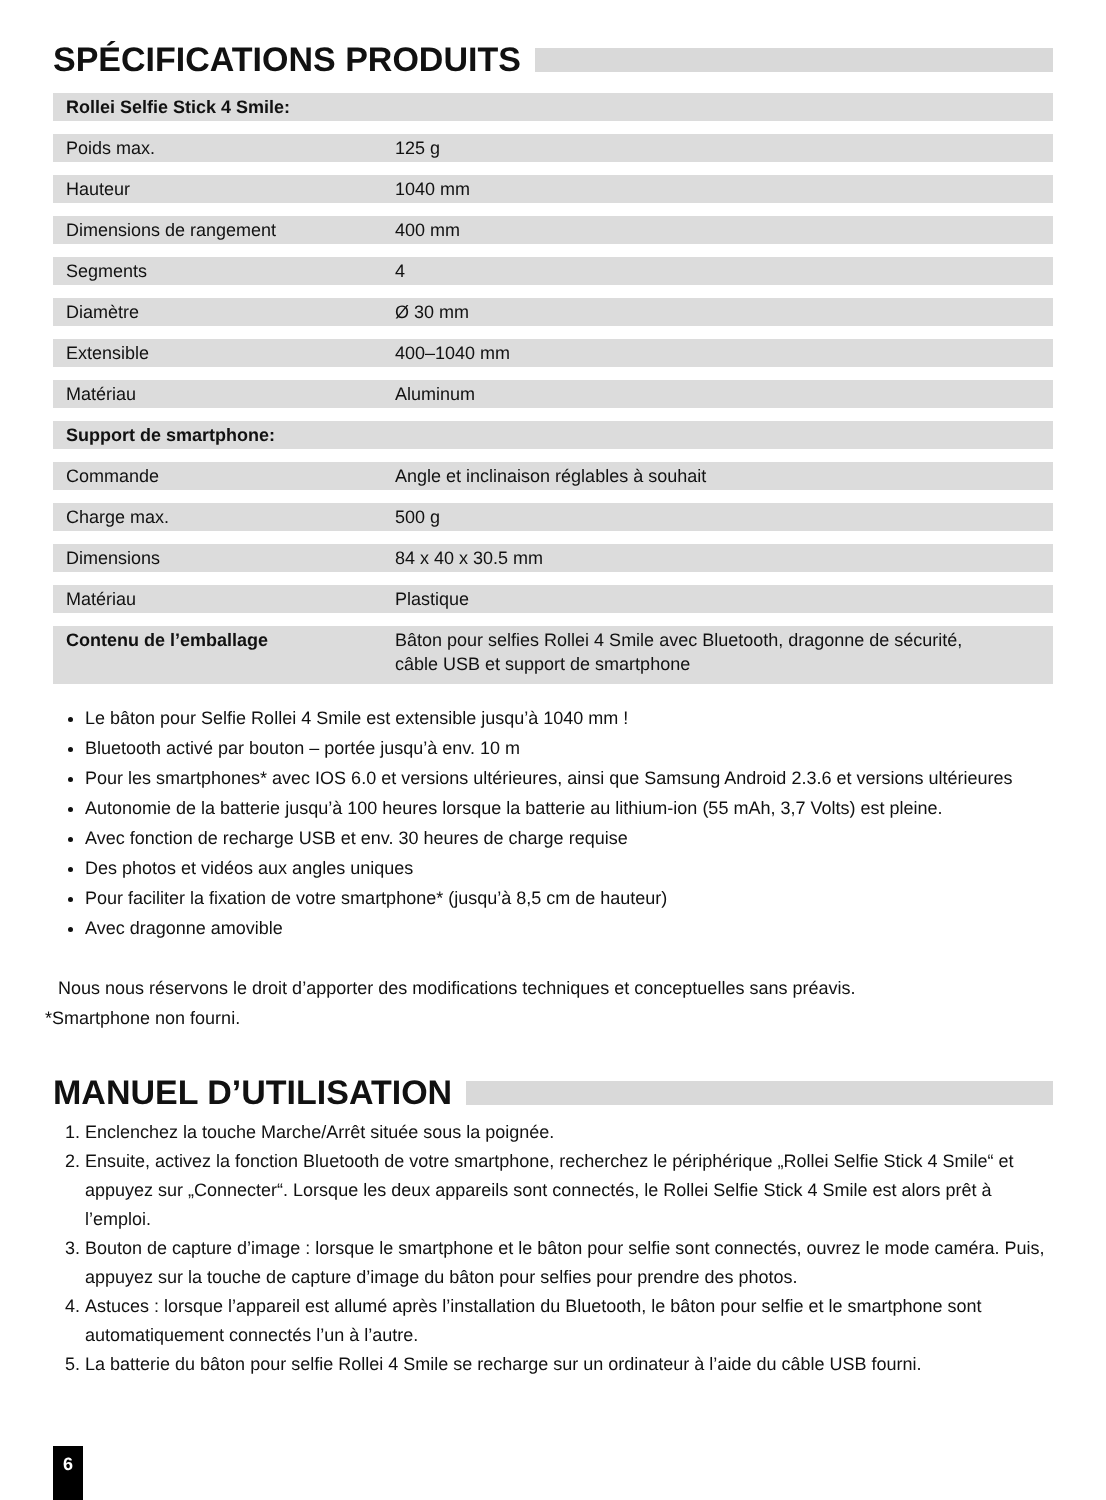SPÉCIFICATIONS PRODUITS
| Rollei Selfie Stick 4 Smile: | |
| --- | --- |
| Poids max. | 125 g |
| Hauteur | 1040 mm |
| Dimensions de rangement | 400 mm |
| Segments | 4 |
| Diamètre | Ø 30 mm |
| Extensible | 400–1040 mm |
| Matériau | Aluminum |
| Support de smartphone: | |
| Commande | Angle et inclinaison réglables à souhait |
| Charge max. | 500 g |
| Dimensions | 84 x 40 x 30.5 mm |
| Matériau | Plastique |
| Contenu de l’emballage | Bâton pour selfies Rollei 4 Smile avec Bluetooth, dragonne de sécurité, câble USB et support de smartphone |
Le bâton pour Selfie Rollei 4 Smile est extensible jusqu’à 1040 mm !
Bluetooth activé par bouton – portée jusqu’à env. 10 m
Pour les smartphones* avec IOS 6.0 et versions ultérieures, ainsi que Samsung Android 2.3.6 et versions ultérieures
Autonomie de la batterie jusqu’à 100 heures lorsque la batterie au lithium-ion (55 mAh, 3,7 Volts) est pleine.
Avec fonction de recharge USB et env. 30 heures de charge requise
Des photos et vidéos aux angles uniques
Pour faciliter la fixation de votre smartphone* (jusqu’à 8,5 cm de hauteur)
Avec dragonne amovible
Nous nous réservons le droit d’apporter des modifications techniques et conceptuelles sans préavis.
*Smartphone non fourni.
MANUEL D’UTILISATION
1. Enclenchez la touche Marche/Arrêt située sous la poignée.
2. Ensuite, activez la fonction Bluetooth de votre smartphone, recherchez le périphérique „Rollei Selfie Stick 4 Smile“ et appuyez sur „Connecter“. Lorsque les deux appareils sont connectés, le Rollei Selfie Stick 4 Smile est alors prêt à l’emploi.
3. Bouton de capture d’image : lorsque le smartphone et le bâton pour selfie sont connectés, ouvrez le mode caméra. Puis, appuyez sur la touche de capture d’image du bâton pour selfies pour prendre des photos.
4. Astuces : lorsque l’appareil est allumé après l’installation du Bluetooth, le bâton pour selfie et le smartphone sont automatiquement connectés l’un à l’autre.
5. La batterie du bâton pour selfie Rollei 4 Smile se recharge sur un ordinateur à l’aide du câble USB fourni.
6